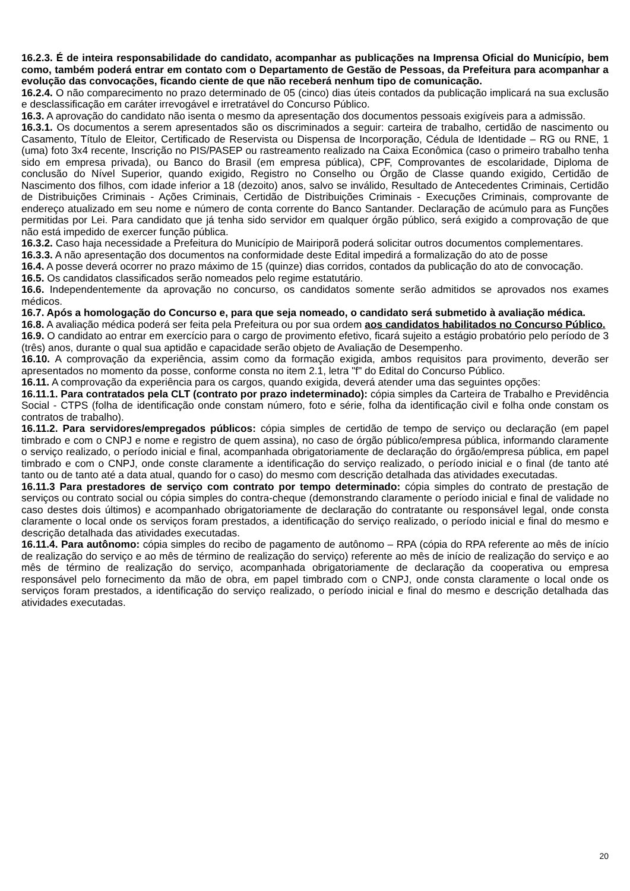16.2.3. É de inteira responsabilidade do candidato, acompanhar as publicações na Imprensa Oficial do Município, bem como, também poderá entrar em contato com o Departamento de Gestão de Pessoas, da Prefeitura para acompanhar a evolução das convocações, ficando ciente de que não receberá nenhum tipo de comunicação.
16.2.4. O não comparecimento no prazo determinado de 05 (cinco) dias úteis contados da publicação implicará na sua exclusão e desclassificação em caráter irrevogável e irretratável do Concurso Público.
16.3. A aprovação do candidato não isenta o mesmo da apresentação dos documentos pessoais exigíveis para a admissão.
16.3.1. Os documentos a serem apresentados são os discriminados a seguir: carteira de trabalho, certidão de nascimento ou Casamento, Título de Eleitor, Certificado de Reservista ou Dispensa de Incorporação, Cédula de Identidade – RG ou RNE, 1 (uma) foto 3x4 recente, Inscrição no PIS/PASEP ou rastreamento realizado na Caixa Econômica (caso o primeiro trabalho tenha sido em empresa privada), ou Banco do Brasil (em empresa pública), CPF, Comprovantes de escolaridade, Diploma de conclusão do Nível Superior, quando exigido, Registro no Conselho ou Órgão de Classe quando exigido, Certidão de Nascimento dos filhos, com idade inferior a 18 (dezoito) anos, salvo se inválido, Resultado de Antecedentes Criminais, Certidão de Distribuições Criminais - Ações Criminais, Certidão de Distribuições Criminais - Execuções Criminais, comprovante de endereço atualizado em seu nome e número de conta corrente do Banco Santander. Declaração de acúmulo para as Funções permitidas por Lei. Para candidato que já tenha sido servidor em qualquer órgão público, será exigido a comprovação de que não está impedido de exercer função pública.
16.3.2. Caso haja necessidade a Prefeitura do Município de Mairiporã poderá solicitar outros documentos complementares.
16.3.3. A não apresentação dos documentos na conformidade deste Edital impedirá a formalização do ato de posse
16.4. A posse deverá ocorrer no prazo máximo de 15 (quinze) dias corridos, contados da publicação do ato de convocação.
16.5. Os candidatos classificados serão nomeados pelo regime estatutário.
16.6. Independentemente da aprovação no concurso, os candidatos somente serão admitidos se aprovados nos exames médicos.
16.7. Após a homologação do Concurso e, para que seja nomeado, o candidato será submetido à avaliação médica.
16.8. A avaliação médica poderá ser feita pela Prefeitura ou por sua ordem aos candidatos habilitados no Concurso Público.
16.9. O candidato ao entrar em exercício para o cargo de provimento efetivo, ficará sujeito a estágio probatório pelo período de 3 (três) anos, durante o qual sua aptidão e capacidade serão objeto de Avaliação de Desempenho.
16.10. A comprovação da experiência, assim como da formação exigida, ambos requisitos para provimento, deverão ser apresentados no momento da posse, conforme consta no item 2.1, letra "f" do Edital do Concurso Público.
16.11. A comprovação da experiência para os cargos, quando exigida, deverá atender uma das seguintes opções:
16.11.1. Para contratados pela CLT (contrato por prazo indeterminado): cópia simples da Carteira de Trabalho e Previdência Social - CTPS (folha de identificação onde constam número, foto e série, folha da identificação civil e folha onde constam os contratos de trabalho).
16.11.2. Para servidores/empregados públicos: cópia simples de certidão de tempo de serviço ou declaração (em papel timbrado e com o CNPJ e nome e registro de quem assina), no caso de órgão público/empresa pública, informando claramente o serviço realizado, o período inicial e final, acompanhada obrigatoriamente de declaração do órgão/empresa pública, em papel timbrado e com o CNPJ, onde conste claramente a identificação do serviço realizado, o período inicial e o final (de tanto até tanto ou de tanto até a data atual, quando for o caso) do mesmo com descrição detalhada das atividades executadas.
16.11.3 Para prestadores de serviço com contrato por tempo determinado: cópia simples do contrato de prestação de serviços ou contrato social ou cópia simples do contra-cheque (demonstrando claramente o período inicial e final de validade no caso destes dois últimos) e acompanhado obrigatoriamente de declaração do contratante ou responsável legal, onde consta claramente o local onde os serviços foram prestados, a identificação do serviço realizado, o período inicial e final do mesmo e descrição detalhada das atividades executadas.
16.11.4. Para autônomo: cópia simples do recibo de pagamento de autônomo – RPA (cópia do RPA referente ao mês de início de realização do serviço e ao mês de término de realização do serviço) referente ao mês de início de realização do serviço e ao mês de término de realização do serviço, acompanhada obrigatoriamente de declaração da cooperativa ou empresa responsável pelo fornecimento da mão de obra, em papel timbrado com o CNPJ, onde consta claramente o local onde os serviços foram prestados, a identificação do serviço realizado, o período inicial e final do mesmo e descrição detalhada das atividades executadas.
20